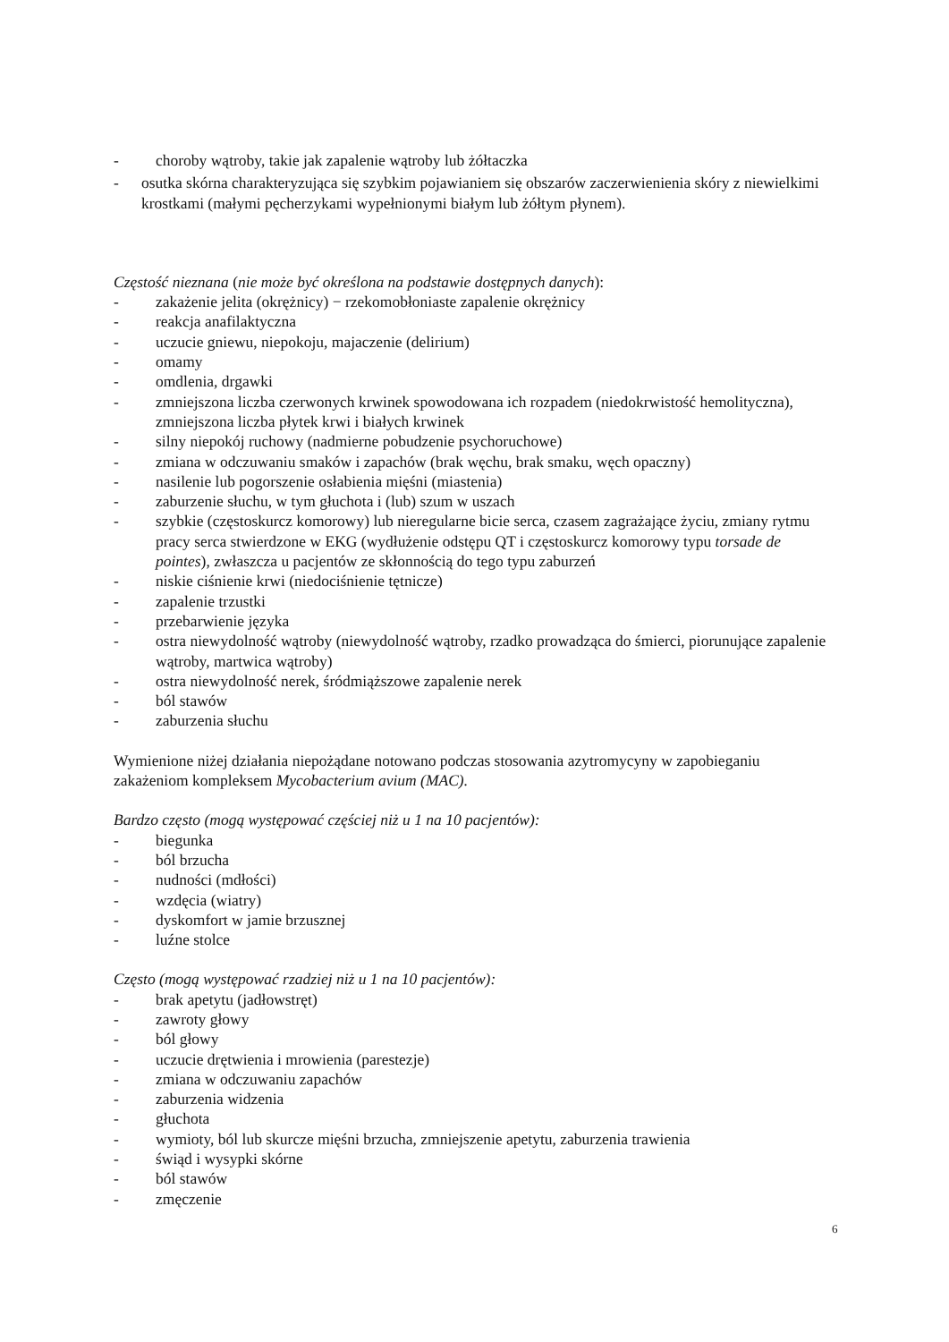- choroby wątroby, takie jak zapalenie wątroby lub żółtaczka
- osutka skórna charakteryzująca się szybkim pojawianiem się obszarów zaczerwienienia skóry z niewielkimi krostkami (małymi pęcherzykami wypełnionymi białym lub żółtym płynem).
Częstość nieznana (nie może być określona na podstawie dostępnych danych):
- zakażenie jelita (okrężnicy) − rzekomobłoniaste zapalenie okrężnicy
- reakcja anafilaktyczna
- uczucie gniewu, niepokoju, majaczenie (delirium)
- omamy
- omdlenia, drgawki
- zmniejszona liczba czerwonych krwinek spowodowana ich rozpadem (niedokrwistość hemolityczna), zmniejszona liczba płytek krwi i białych krwinek
- silny niepokój ruchowy (nadmierne pobudzenie psychoruchowe)
- zmiana w odczuwaniu smaków i zapachów (brak węchu, brak smaku, węch opaczny)
- nasilenie lub pogorszenie osłabienia mięśni (miastenia)
- zaburzenie słuchu, w tym głuchota i (lub) szum w uszach
- szybkie (częstoskurcz komorowy) lub nieregularne bicie serca, czasem zagrażające życiu, zmiany rytmu pracy serca stwierdzone w EKG (wydłużenie odstępu QT i częstoskurcz komorowy typu torsade de pointes), zwłaszcza u pacjentów ze skłonnością do tego typu zaburzeń
- niskie ciśnienie krwi (niedociśnienie tętnicze)
- zapalenie trzustki
- przebarwienie języka
- ostra niewydolność wątroby (niewydolność wątroby, rzadko prowadząca do śmierci, piorunujące zapalenie wątroby, martwica wątroby)
- ostra niewydolność nerek, śródmiąższowe zapalenie nerek
- ból stawów
- zaburzenia słuchu
Wymienione niżej działania niepożądane notowano podczas stosowania azytromycyny w zapobieganiu zakażeniom kompleksem Mycobacterium avium (MAC).
Bardzo często (mogą występować częściej niż u 1 na 10 pacjentów):
- biegunka
- ból brzucha
- nudności (mdłości)
- wzdęcia (wiatry)
- dyskomfort w jamie brzusznej
- luźne stolce
Często (mogą występować rzadziej niż u 1 na 10 pacjentów):
- brak apetytu (jadłowstręt)
- zawroty głowy
- ból głowy
- uczucie drętwienia i mrowienia (parestezje)
- zmiana w odczuwaniu zapachów
- zaburzenia widzenia
- głuchota
- wymioty, ból lub skurcze mięśni brzucha, zmniejszenie apetytu, zaburzenia trawienia
- świąd i wysypki skórne
- ból stawów
- zmęczenie
6